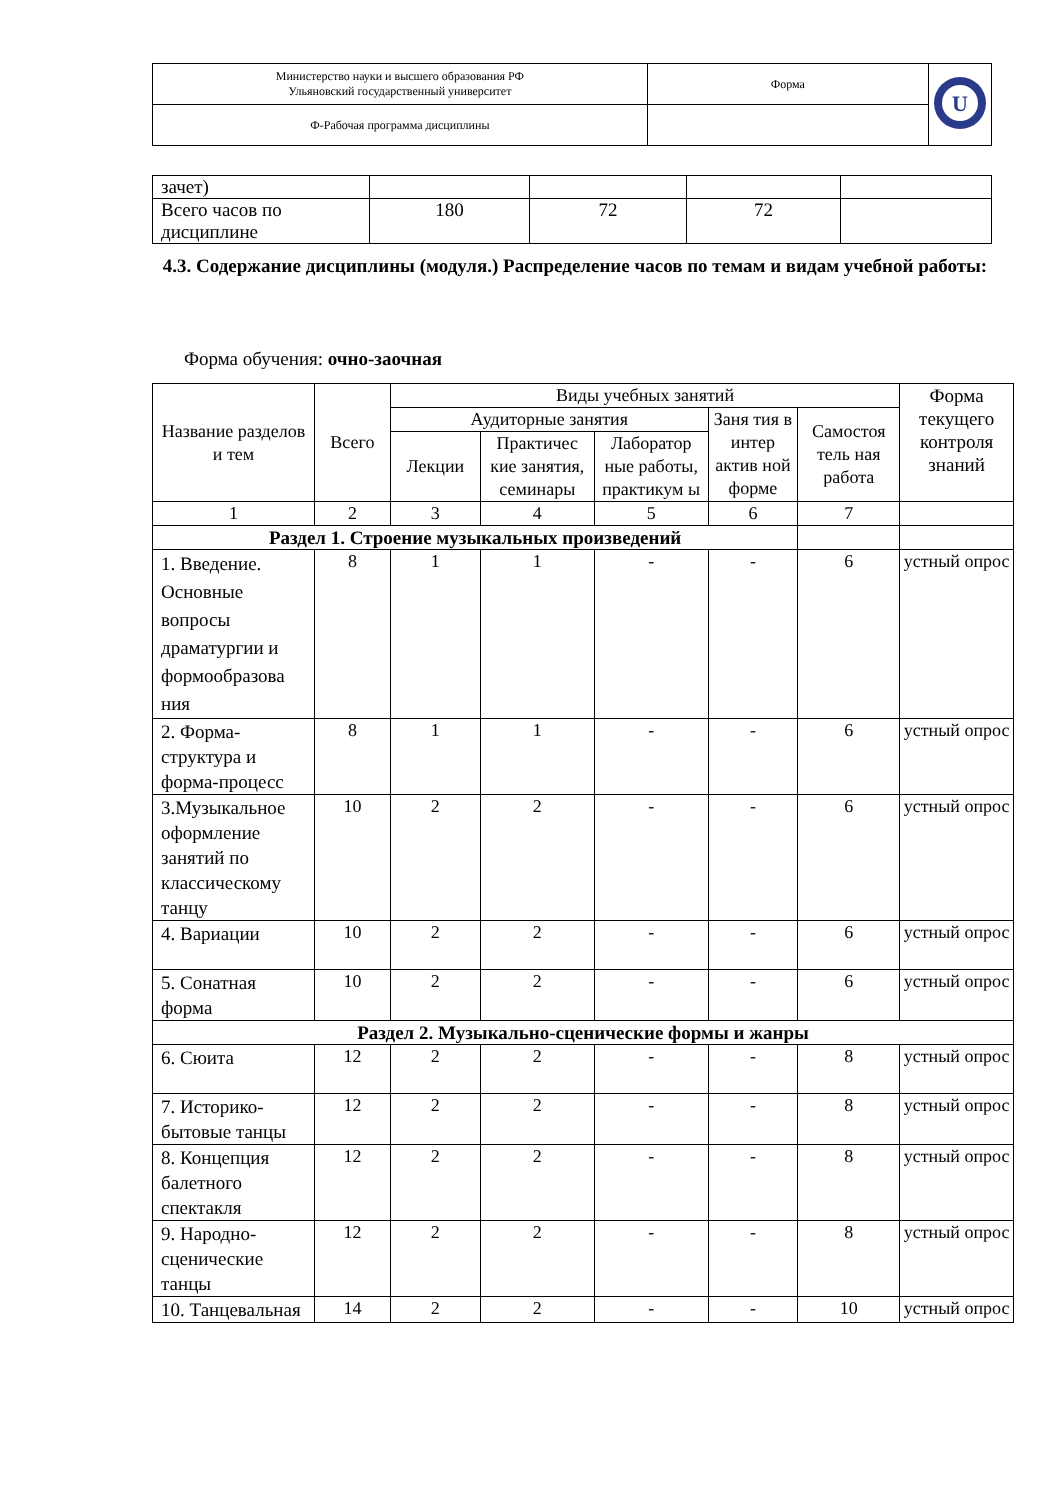| Министерство науки и высшего образования РФ Ульяновский государственный университет | Форма | U |
| Ф-Рабочая программа дисциплины | | |
| зачет) | | | | |
| Всего часов по дисциплине | 180 | 72 | 72 | |
4.3. Содержание дисциплины (модуля.) Распределение часов по темам и видам учебной работы:
Форма обучения: очно-заочная
| Название разделов и тем | Всего | Виды учебных занятий | | | | | Форма текущего контроля знаний |
| --- | --- | --- | --- | --- | --- | --- | --- |
| | | Аудиторные занятия | | | Заня тия в интер актив ной форме | Самостоя тель ная работа | |
| | | Лекции | Практичес кие занятия, семинары | Лаборатор ные работы, практикум ы | | | |
| 1 | 2 | 3 | 4 | 5 | 6 | 7 | |
| Раздел 1. Строение музыкальных произведений | | | | | | | |
| 1. Введение. Основные вопросы драматургии и формообразова ния | 8 | 1 | 1 | - | - | 6 | устный опрос |
| 2. Форма-структура и форма-процесс | 8 | 1 | 1 | - | - | 6 | устный опрос |
| 3.Музыкальное оформление занятий по классическому танцу | 10 | 2 | 2 | - | - | 6 | устный опрос |
| 4. Вариации | 10 | 2 | 2 | - | - | 6 | устный опрос |
| 5. Сонатная форма | 10 | 2 | 2 | - | - | 6 | устный опрос |
| Раздел 2. Музыкально-сценические формы и жанры | | | | | | | |
| 6. Сюита | 12 | 2 | 2 | - | - | 8 | устный опрос |
| 7. Историко-бытовые танцы | 12 | 2 | 2 | - | - | 8 | устный опрос |
| 8. Концепция балетного спектакля | 12 | 2 | 2 | - | - | 8 | устный опрос |
| 9. Народно-сценические танцы | 12 | 2 | 2 | - | - | 8 | устный опрос |
| 10. Танцевальная | 14 | 2 | 2 | - | - | 10 | устный опрос |